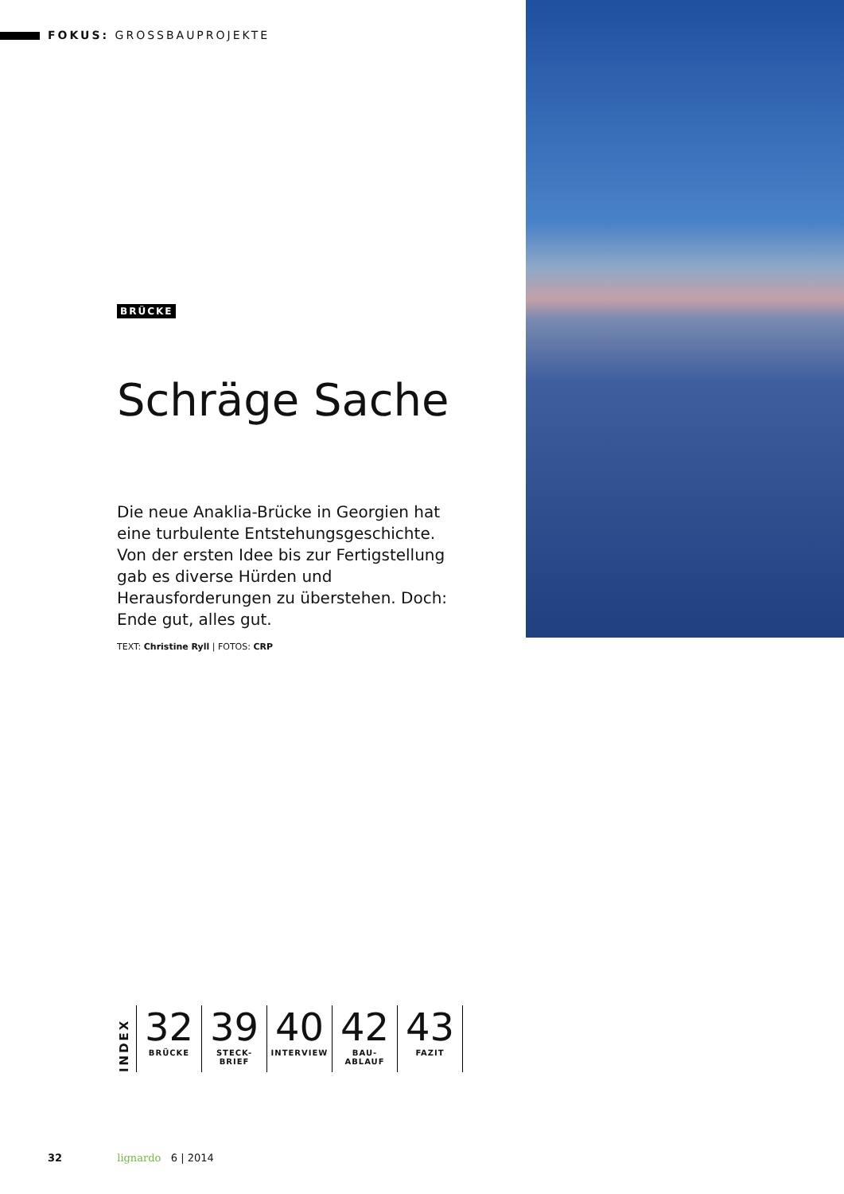FOKUS: GROSSBAUPROJEKTE
BRÜCKE
Schräge Sache
Die neue Anaklia-Brücke in Georgien hat eine turbulente Entstehungsgeschichte. Von der ersten Idee bis zur Fertigstellung gab es diverse Hürden und Herausforderungen zu überstehen. Doch: Ende gut, alles gut.
TEXT: Christine Ryll | FOTOS: CRP
INDEX
32
BRÜCKE
39
STECK-
BRIEF
40
INTERVIEW
42
BAU-
ABLAUF
43
FAZIT
32 lignardo 6 | 2014